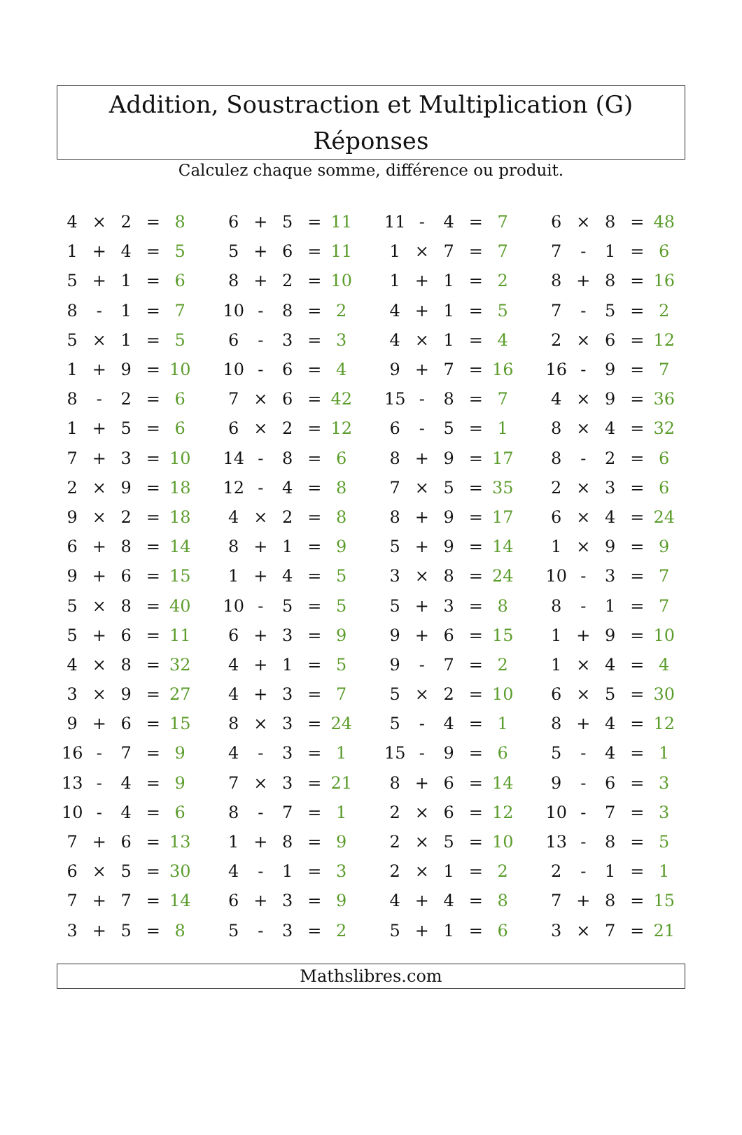Addition, Soustraction et Multiplication (G) Réponses
Calculez chaque somme, différence ou produit.
| 4 | × | 2 | = | 8 | | 6 | + | 5 | = | 11 | | 11 | - | 4 | = | 7 | | 6 | × | 8 | = | 48 |
| 1 | + | 4 | = | 5 | | 5 | + | 6 | = | 11 | | 1 | × | 7 | = | 7 | | 7 | - | 1 | = | 6 |
| 5 | + | 1 | = | 6 | | 8 | + | 2 | = | 10 | | 1 | + | 1 | = | 2 | | 8 | + | 8 | = | 16 |
| 8 | - | 1 | = | 7 | | 10 | - | 8 | = | 2 | | 4 | + | 1 | = | 5 | | 7 | - | 5 | = | 2 |
| 5 | × | 1 | = | 5 | | 6 | - | 3 | = | 3 | | 4 | × | 1 | = | 4 | | 2 | × | 6 | = | 12 |
| 1 | + | 9 | = | 10 | | 10 | - | 6 | = | 4 | | 9 | + | 7 | = | 16 | | 16 | - | 9 | = | 7 |
| 8 | - | 2 | = | 6 | | 7 | × | 6 | = | 42 | | 15 | - | 8 | = | 7 | | 4 | × | 9 | = | 36 |
| 1 | + | 5 | = | 6 | | 6 | × | 2 | = | 12 | | 6 | - | 5 | = | 1 | | 8 | × | 4 | = | 32 |
| 7 | + | 3 | = | 10 | | 14 | - | 8 | = | 6 | | 8 | + | 9 | = | 17 | | 8 | - | 2 | = | 6 |
| 2 | × | 9 | = | 18 | | 12 | - | 4 | = | 8 | | 7 | × | 5 | = | 35 | | 2 | × | 3 | = | 6 |
| 9 | × | 2 | = | 18 | | 4 | × | 2 | = | 8 | | 8 | + | 9 | = | 17 | | 6 | × | 4 | = | 24 |
| 6 | + | 8 | = | 14 | | 8 | + | 1 | = | 9 | | 5 | + | 9 | = | 14 | | 1 | × | 9 | = | 9 |
| 9 | + | 6 | = | 15 | | 1 | + | 4 | = | 5 | | 3 | × | 8 | = | 24 | | 10 | - | 3 | = | 7 |
| 5 | × | 8 | = | 40 | | 10 | - | 5 | = | 5 | | 5 | + | 3 | = | 8 | | 8 | - | 1 | = | 7 |
| 5 | + | 6 | = | 11 | | 6 | + | 3 | = | 9 | | 9 | + | 6 | = | 15 | | 1 | + | 9 | = | 10 |
| 4 | × | 8 | = | 32 | | 4 | + | 1 | = | 5 | | 9 | - | 7 | = | 2 | | 1 | × | 4 | = | 4 |
| 3 | × | 9 | = | 27 | | 4 | + | 3 | = | 7 | | 5 | × | 2 | = | 10 | | 6 | × | 5 | = | 30 |
| 9 | + | 6 | = | 15 | | 8 | × | 3 | = | 24 | | 5 | - | 4 | = | 1 | | 8 | + | 4 | = | 12 |
| 16 | - | 7 | = | 9 | | 4 | - | 3 | = | 1 | | 15 | - | 9 | = | 6 | | 5 | - | 4 | = | 1 |
| 13 | - | 4 | = | 9 | | 7 | × | 3 | = | 21 | | 8 | + | 6 | = | 14 | | 9 | - | 6 | = | 3 |
| 10 | - | 4 | = | 6 | | 8 | - | 7 | = | 1 | | 2 | × | 6 | = | 12 | | 10 | - | 7 | = | 3 |
| 7 | + | 6 | = | 13 | | 1 | + | 8 | = | 9 | | 2 | × | 5 | = | 10 | | 13 | - | 8 | = | 5 |
| 6 | × | 5 | = | 30 | | 4 | - | 1 | = | 3 | | 2 | × | 1 | = | 2 | | 2 | - | 1 | = | 1 |
| 7 | + | 7 | = | 14 | | 6 | + | 3 | = | 9 | | 4 | + | 4 | = | 8 | | 7 | + | 8 | = | 15 |
| 3 | + | 5 | = | 8 | | 5 | - | 3 | = | 2 | | 5 | + | 1 | = | 6 | | 3 | × | 7 | = | 21 |
Mathslibres.com